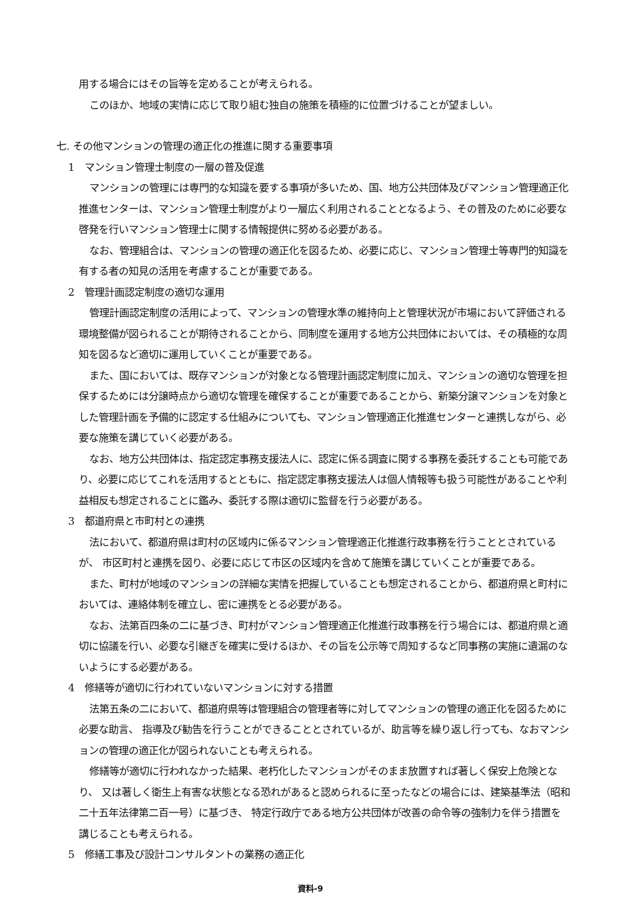用する場合にはその旨等を定めることが考えられる。
このほか、地域の実情に応じて取り組む独自の施策を積極的に位置づけることが望ましい。
七. その他マンションの管理の適正化の推進に関する重要事項
1　マンション管理士制度の一層の普及促進
マンションの管理には専門的な知識を要する事項が多いため、国、地方公共団体及びマンション管理適正化推進センターは、マンション管理士制度がより一層広く利用されることとなるよう、その普及のために必要な啓発を行いマンション管理士に関する情報提供に努める必要がある。
なお、管理組合は、マンションの管理の適正化を図るため、必要に応じ、マンション管理士等専門的知識を有する者の知見の活用を考慮することが重要である。
2　管理計画認定制度の適切な運用
管理計画認定制度の活用によって、マンションの管理水準の維持向上と管理状況が市場において評価される環境整備が図られることが期待されることから、同制度を運用する地方公共団体においては、その積極的な周知を図るなど適切に運用していくことが重要である。
また、国においては、既存マンションが対象となる管理計画認定制度に加え、マンションの適切な管理を担保するためには分譲時点から適切な管理を確保することが重要であることから、新築分譲マンションを対象とした管理計画を予備的に認定する仕組みについても、マンション管理適正化推進センターと連携しながら、必要な施策を講じていく必要がある。
なお、地方公共団体は、指定認定事務支援法人に、認定に係る調査に関する事務を委託することも可能であり、必要に応じてこれを活用するとともに、指定認定事務支援法人は個人情報等も扱う可能性があることや利益相反も想定されることに鑑み、委託する際は適切に監督を行う必要がある。
3　都道府県と市町村との連携
法において、都道府県は町村の区域内に係るマンション管理適正化推進行政事務を行うこととされているが、 市区町村と連携を図り、必要に応じて市区の区域内を含めて施策を講じていくことが重要である。
また、町村が地域のマンションの詳細な実情を把握していることも想定されることから、都道府県と町村においては、連絡体制を確立し、密に連携をとる必要がある。
なお、法第百四条の二に基づき、町村がマンション管理適正化推進行政事務を行う場合には、都道府県と適切に協議を行い、必要な引継ぎを確実に受けるほか、その旨を公示等で周知するなど同事務の実施に遺漏のないようにする必要がある。
4　修繕等が適切に行われていないマンションに対する措置
法第五条の二において、都道府県等は管理組合の管理者等に対してマンションの管理の適正化を図るために必要な助言、 指導及び勧告を行うことができることとされているが、助言等を繰り返し行っても、なおマンションの管理の適正化が図られないことも考えられる。
修繕等が適切に行われなかった結果、老朽化したマンションがそのまま放置すれば著しく保安上危険となり、 又は著しく衛生上有害な状態となる恐れがあると認められるに至ったなどの場合には、建築基準法（昭和二十五年法律第二百一号）に基づき、 特定行政庁である地方公共団体が改善の命令等の強制力を伴う措置を講じることも考えられる。
5　修繕工事及び設計コンサルタントの業務の適正化
資料-9